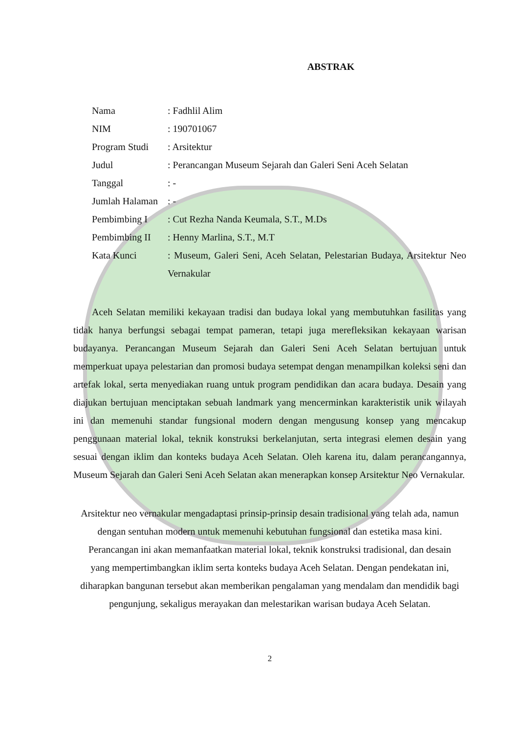ABSTRAK
| Nama | : Fadhlil Alim |
| NIM | : 190701067 |
| Program Studi | : Arsitektur |
| Judul | : Perancangan Museum Sejarah dan Galeri Seni Aceh Selatan |
| Tanggal | : - |
| Jumlah Halaman | : - |
| Pembimbing I | : Cut Rezha Nanda Keumala, S.T., M.Ds |
| Pembimbing II | : Henny Marlina, S.T., M.T |
| Kata Kunci | : Museum, Galeri Seni, Aceh Selatan, Pelestarian Budaya, Arsitektur Neo Vernakular |
Aceh Selatan memiliki kekayaan tradisi dan budaya lokal yang membutuhkan fasilitas yang tidak hanya berfungsi sebagai tempat pameran, tetapi juga merefleksikan kekayaan warisan budayanya. Perancangan Museum Sejarah dan Galeri Seni Aceh Selatan bertujuan untuk memperkuat upaya pelestarian dan promosi budaya setempat dengan menampilkan koleksi seni dan artefak lokal, serta menyediakan ruang untuk program pendidikan dan acara budaya. Desain yang diajukan bertujuan menciptakan sebuah landmark yang mencerminkan karakteristik unik wilayah ini dan memenuhi standar fungsional modern dengan mengusung konsep yang mencakup penggunaan material lokal, teknik konstruksi berkelanjutan, serta integrasi elemen desain yang sesuai dengan iklim dan konteks budaya Aceh Selatan. Oleh karena itu, dalam perancangannya, Museum Sejarah dan Galeri Seni Aceh Selatan akan menerapkan konsep Arsitektur Neo Vernakular.
Arsitektur neo vernakular mengadaptasi prinsip-prinsip desain tradisional yang telah ada, namun dengan sentuhan modern untuk memenuhi kebutuhan fungsional dan estetika masa kini. Perancangan ini akan memanfaatkan material lokal, teknik konstruksi tradisional, dan desain yang mempertimbangkan iklim serta konteks budaya Aceh Selatan. Dengan pendekatan ini, diharapkan bangunan tersebut akan memberikan pengalaman yang mendalam dan mendidik bagi pengunjung, sekaligus merayakan dan melestarikan warisan budaya Aceh Selatan.
2